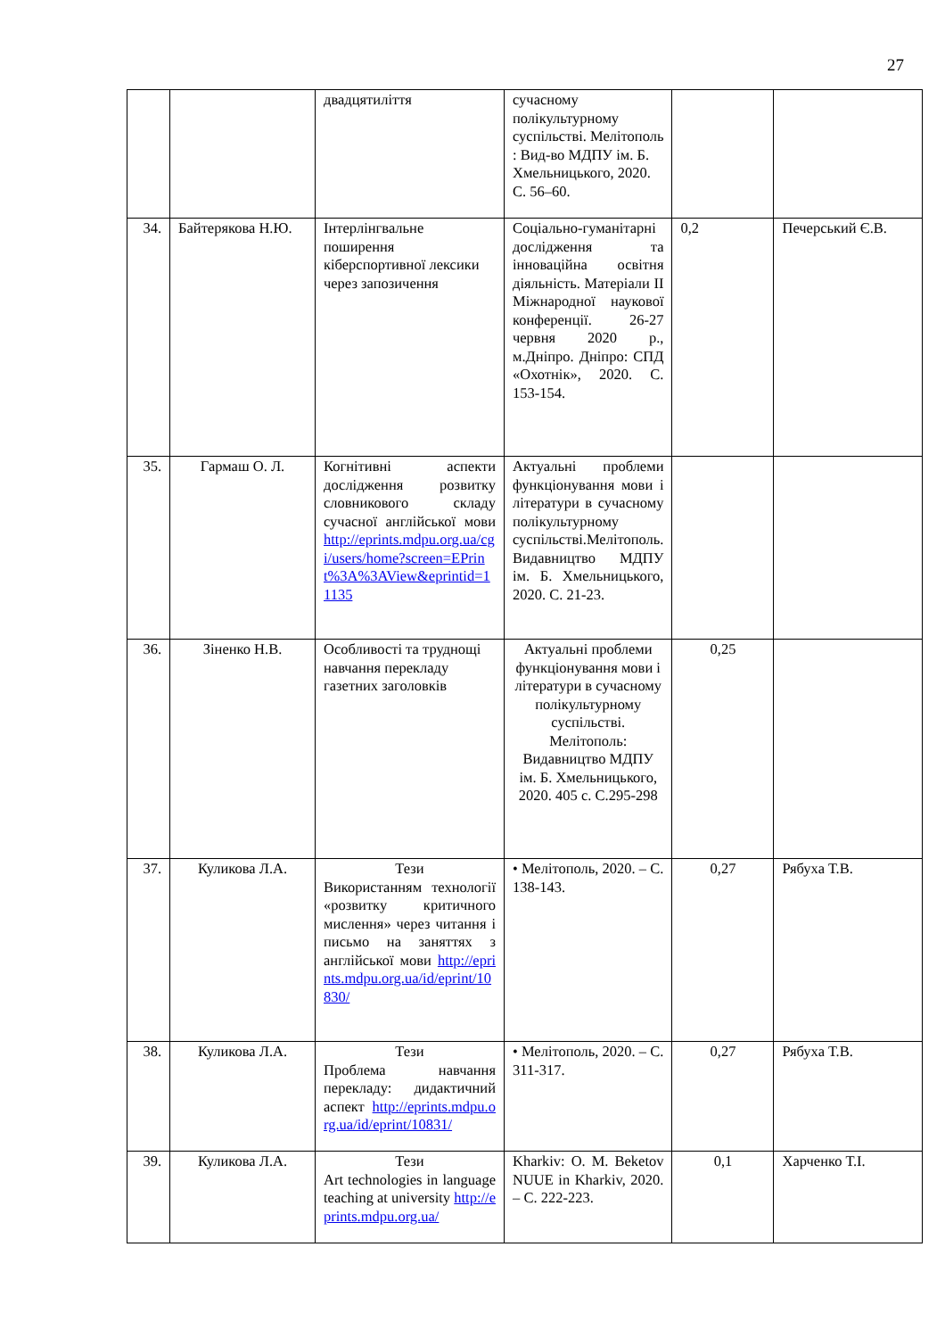27
| | | двадцятиліття | сучасному полікультурному суспільстві. Мелітополь : Вид-во МДПУ ім. Б. Хмельницького, 2020. С. 56–60. | | |
| 34. | Байтерякова Н.Ю. | Інтерлінгвальне поширення кіберспортивної лексики через запозичення | Соціально-гуманітарні дослідження та інноваційна освітня діяльність. Матеріали II Міжнародної наукової конференції. 26-27 червня 2020 р., м.Дніпро. Дніпро: СПД «Охотнік», 2020. С. 153-154. | 0,2 | Печерський Є.В. |
| 35. | Гармаш О. Л. | Когнітивні аспекти дослідження розвитку словникового складу сучасної англійської мови http://eprints.mdpu.org.ua/cgi/users/home?screen=EPrint%3A%3AView&eprintid=11135 | Актуальні проблеми функціонування мови і літератури в сучасному полікультурному суспільстві.Мелітополь. Видавництво МДПУ ім. Б. Хмельницького, 2020. С. 21-23. | | |
| 36. | Зіненко Н.В. | Особливості та труднощі навчання перекладу газетних заголовків | Актуальні проблеми функціонування мови і літератури в сучасному полікультурному суспільстві. Мелітополь: Видавництво МДПУ ім. Б. Хмельницького, 2020. 405 с. С.295-298 | 0,25 | |
| 37. | Куликова Л.А. | Тези Використанням технології «розвитку критичного мислення» через читання і письмо на заняттях з англійської мови http://eprints.mdpu.org.ua/id/eprint/10830/ | • Мелітополь, 2020. – С. 138-143. | 0,27 | Рябуха Т.В. |
| 38. | Куликова Л.А. | Тези Проблема навчання перекладу: дидактичний аспект http://eprints.mdpu.org.ua/id/eprint/10831/ | • Мелітополь, 2020. – С. 311-317. | 0,27 | Рябуха Т.В. |
| 39. | Куликова Л.А. | Тези Art technologies in language teaching at university http://eprints.mdpu.org.ua/ | Kharkiv: O. M. Beketov NUUE in Kharkiv, 2020. – С. 222-223. | 0,1 | Харченко Т.І. |